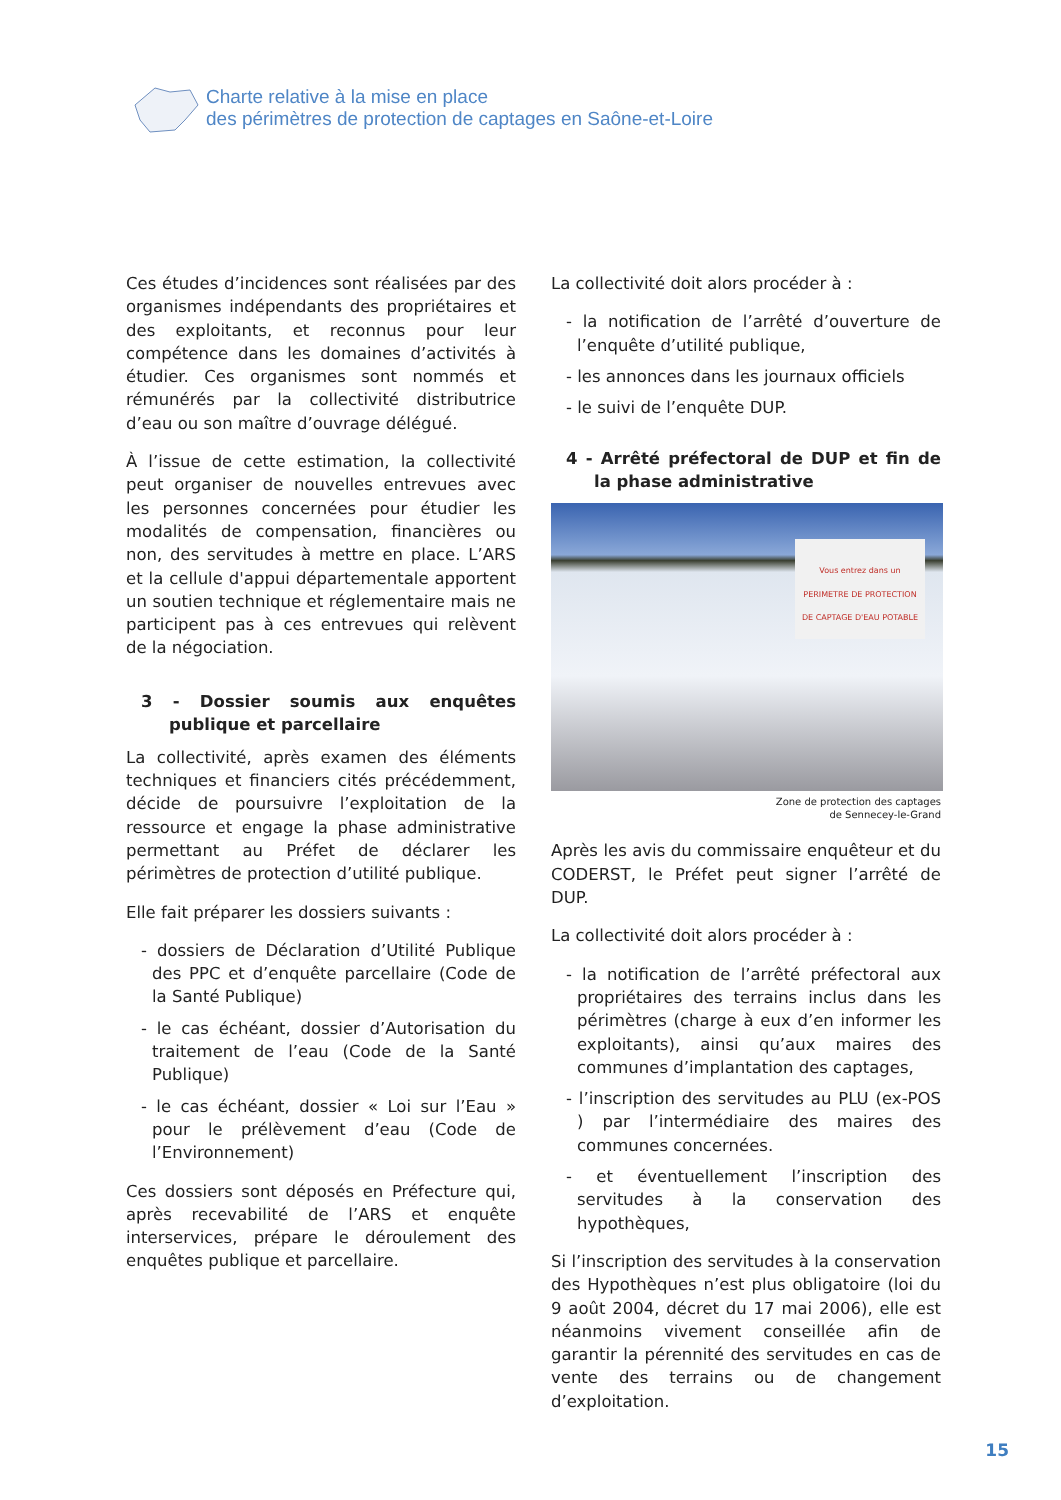Charte relative à la mise en place
des périmètres de protection de captages en Saône-et-Loire
Ces études d’incidences sont réalisées par des organismes indépendants des propriétaires et des exploitants, et reconnus pour leur compétence dans les domaines d’activités à étudier. Ces organismes sont nommés et rémunérés par la collectivité distributrice d’eau ou son maître d’ouvrage délégué.
À l’issue de cette estimation, la collectivité peut organiser de nouvelles entrevues avec les personnes concernées pour étudier les modalités de compensation, financières ou non, des servitudes à mettre en place. L’ARS et la cellule d'appui départementale apportent un soutien technique et réglementaire mais ne participent pas à ces entrevues qui relèvent de la négociation.
3 - Dossier soumis aux enquêtes publique et parcellaire
La collectivité, après examen des éléments techniques et financiers cités précédemment, décide de poursuivre l’exploitation de la ressource et engage la phase administrative permettant au Préfet de déclarer les périmètres de protection d’utilité publique.
Elle fait préparer les dossiers suivants :
- dossiers de Déclaration d’Utilité Publique des PPC et d’enquête parcellaire (Code de la Santé Publique)
- le cas échéant, dossier d’Autorisation du traitement de l’eau (Code de la Santé Publique)
- le cas échéant, dossier « Loi sur l’Eau » pour le prélèvement d’eau (Code de l’Environnement)
Ces dossiers sont déposés en Préfecture qui, après recevabilité de l’ARS et enquête interservices, prépare le déroulement des enquêtes publique et parcellaire.
La collectivité doit alors procéder à :
- la notification de l’arrêté d’ouverture de l’enquête d’utilité publique,
- les annonces dans les journaux officiels
- le suivi de l’enquête DUP.
4 - Arrêté préfectoral de DUP et fin de la phase administrative
Vous entrez dans un
PERIMETRE DE PROTECTION
DE CAPTAGE D'EAU POTABLE
Zone de protection des captages
de Sennecey-le-Grand
Après les avis du commissaire enquêteur et du CODERST, le Préfet peut signer l’arrêté de DUP.
La collectivité doit alors procéder à :
- la notification de l’arrêté préfectoral aux propriétaires des terrains inclus dans les périmètres (charge à eux d’en informer les exploitants), ainsi qu’aux maires des communes d’implantation des captages,
- l’inscription des servitudes au PLU (ex-POS ) par l’intermédiaire des maires des communes concernées.
- et éventuellement l’inscription des servitudes à la conservation des hypothèques,
Si l’inscription des servitudes à la conservation des Hypothèques n’est plus obligatoire (loi du 9 août 2004, décret du 17 mai 2006), elle est néanmoins vivement conseillée afin de garantir la pérennité des servitudes en cas de vente des terrains ou de changement d’exploitation.
15